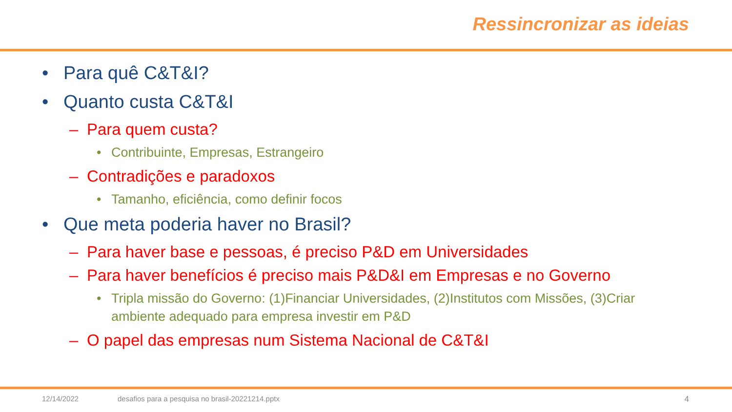Ressincronizar as ideias
• Para quê C&T&I?
• Quanto custa C&T&I
– Para quem custa?
• Contribuinte, Empresas, Estrangeiro
– Contradições e paradoxos
• Tamanho, eficiência, como definir focos
• Que meta poderia haver no Brasil?
– Para haver base e pessoas, é preciso P&D em Universidades
– Para haver benefícios é preciso mais P&D&I em Empresas e no Governo
• Tripla missão do Governo: (1)Financiar Universidades, (2)Institutos com Missões, (3)Criar ambiente adequado para empresa investir em P&D
– O papel das empresas num Sistema Nacional de C&T&I
12/14/2022
desafios para a pesquisa no brasil-20221214.pptx
4